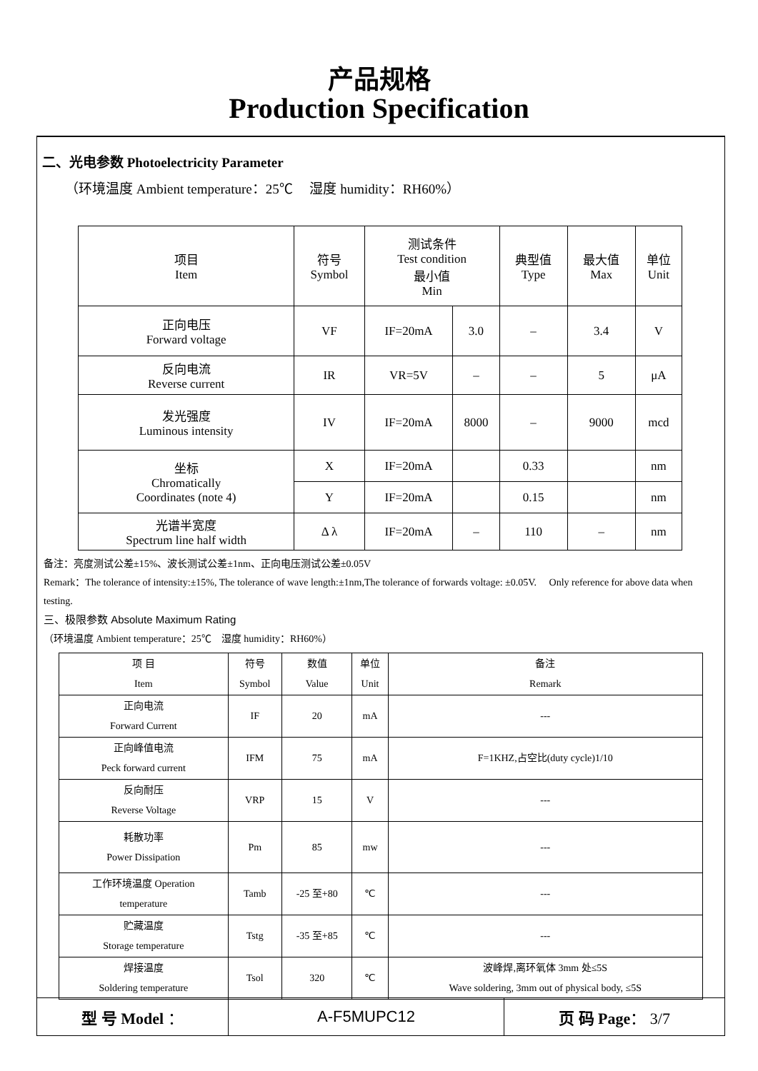产品规格
Production Specification
二、光电参数 Photoelectricity Parameter
（环境温度 Ambient temperature：25℃ 湿度 humidity：RH60%）
| 项目 Item | 符号 Symbol | 测试条件 Test condition 最小值 Min | | 典型值 Type | 最大值 Max | 单位 Unit |
| --- | --- | --- | --- | --- | --- | --- |
| 正向电压 Forward voltage | VF | IF=20mA | 3.0 | – | 3.4 | V |
| 反向电流 Reverse current | IR | VR=5V | – | – | 5 | μA |
| 发光强度 Luminous intensity | IV | IF=20mA | 8000 | – | 9000 | mcd |
| 坐标 Chromatically Coordinates (note 4) | X | IF=20mA | | 0.33 | | nm |
| | Y | IF=20mA | | 0.15 | | nm |
| 光谱半宽度 Spectrum line half width | Δ λ | IF=20mA | – | 110 | – | nm |
备注：亮度测试公差±15%、波长测试公差±1nm、正向电压测试公差±0.05V
Remark：The tolerance of intensity:±15%, The tolerance of wave length:±1nm,The tolerance of forwards voltage: ±0.05V. Only reference for above data when testing.
三、极限参数 Absolute Maximum Rating
（环境温度 Ambient temperature：25℃ 湿度 humidity：RH60%）
| 项 目 Item | 符号 Symbol | 数值 Value | 单位 Unit | 备注 Remark |
| 正向电流 Forward Current | IF | 20 | mA | --- |
| 正向峰值电流 Peck forward current | IFM | 75 | mA | F=1KHZ,占空比(duty cycle)1/10 |
| 反向耐压 Reverse Voltage | VRP | 15 | V | --- |
| 耗散功率 Power Dissipation | Pm | 85 | mw | --- |
| 工作环境温度 Operation temperature | Tamb | -25 至+80 | ℃ | --- |
| 贮藏温度 Storage temperature | Tstg | -35 至+85 | ℃ | --- |
| 焊接温度 Soldering temperature | Tsol | 320 | ℃ | 波峰焊,离环氧体 3mm 处≤5S Wave soldering, 3mm out of physical body, ≤5S |
| 型 号 Model ： | A-F5MUPC12 | 页 码 Page ： 3/7 |